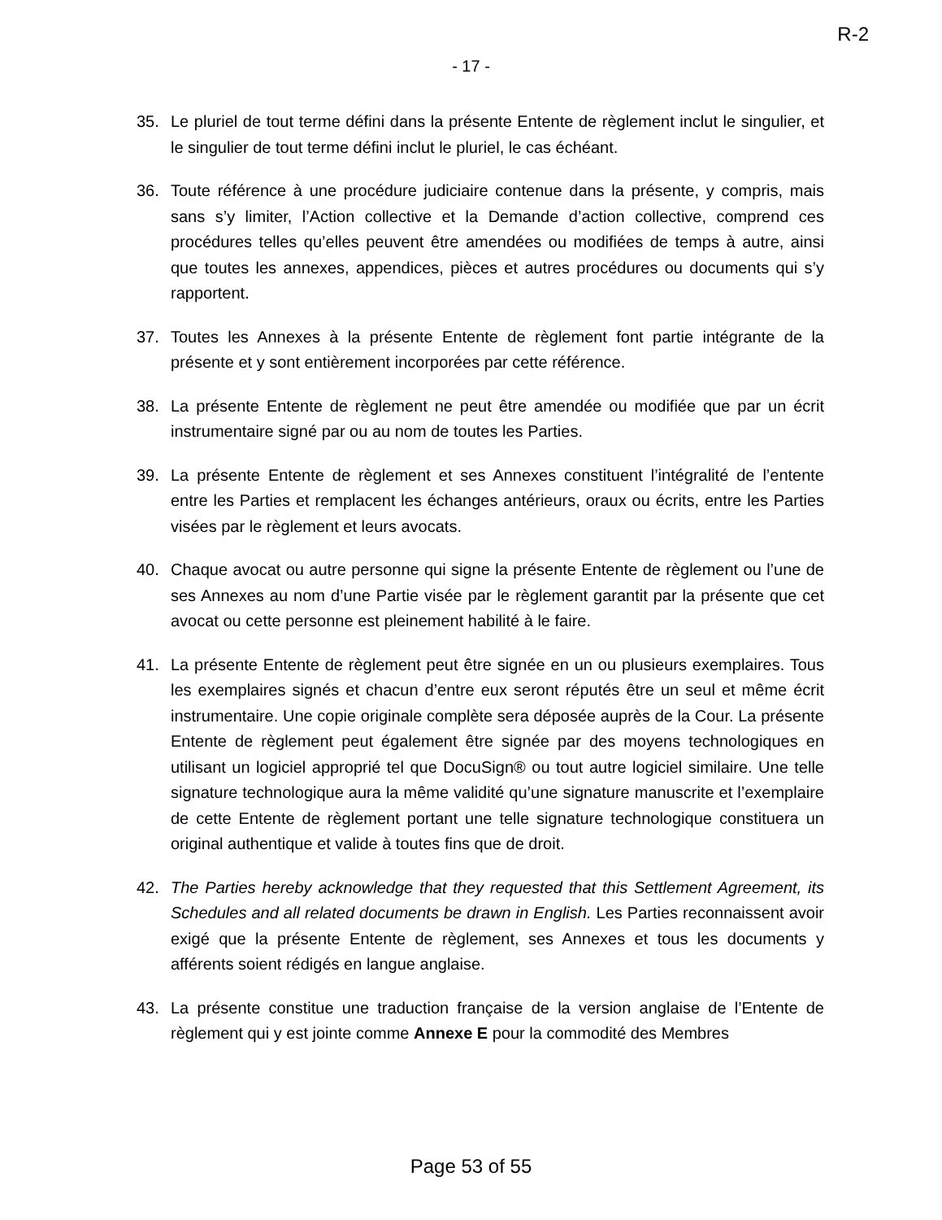R-2
- 17 -
35. Le pluriel de tout terme défini dans la présente Entente de règlement inclut le singulier, et le singulier de tout terme défini inclut le pluriel, le cas échéant.
36. Toute référence à une procédure judiciaire contenue dans la présente, y compris, mais sans s’y limiter, l’Action collective et la Demande d’action collective, comprend ces procédures telles qu’elles peuvent être amendées ou modifiées de temps à autre, ainsi que toutes les annexes, appendices, pièces et autres procédures ou documents qui s’y rapportent.
37. Toutes les Annexes à la présente Entente de règlement font partie intégrante de la présente et y sont entièrement incorporées par cette référence.
38. La présente Entente de règlement ne peut être amendée ou modifiée que par un écrit instrumentaire signé par ou au nom de toutes les Parties.
39. La présente Entente de règlement et ses Annexes constituent l’intégralité de l’entente entre les Parties et remplacent les échanges antérieurs, oraux ou écrits, entre les Parties visées par le règlement et leurs avocats.
40. Chaque avocat ou autre personne qui signe la présente Entente de règlement ou l’une de ses Annexes au nom d’une Partie visée par le règlement garantit par la présente que cet avocat ou cette personne est pleinement habilité à le faire.
41. La présente Entente de règlement peut être signée en un ou plusieurs exemplaires. Tous les exemplaires signés et chacun d’entre eux seront réputés être un seul et même écrit instrumentaire. Une copie originale complète sera déposée auprès de la Cour. La présente Entente de règlement peut également être signée par des moyens technologiques en utilisant un logiciel approprié tel que DocuSign® ou tout autre logiciel similaire. Une telle signature technologique aura la même validité qu’une signature manuscrite et l’exemplaire de cette Entente de règlement portant une telle signature technologique constituera un original authentique et valide à toutes fins que de droit.
42. The Parties hereby acknowledge that they requested that this Settlement Agreement, its Schedules and all related documents be drawn in English. Les Parties reconnaissent avoir exigé que la présente Entente de règlement, ses Annexes et tous les documents y afférents soient rédigés en langue anglaise.
43. La présente constitue une traduction française de la version anglaise de l’Entente de règlement qui y est jointe comme Annexe E pour la commodité des Membres
Page 53 of 55